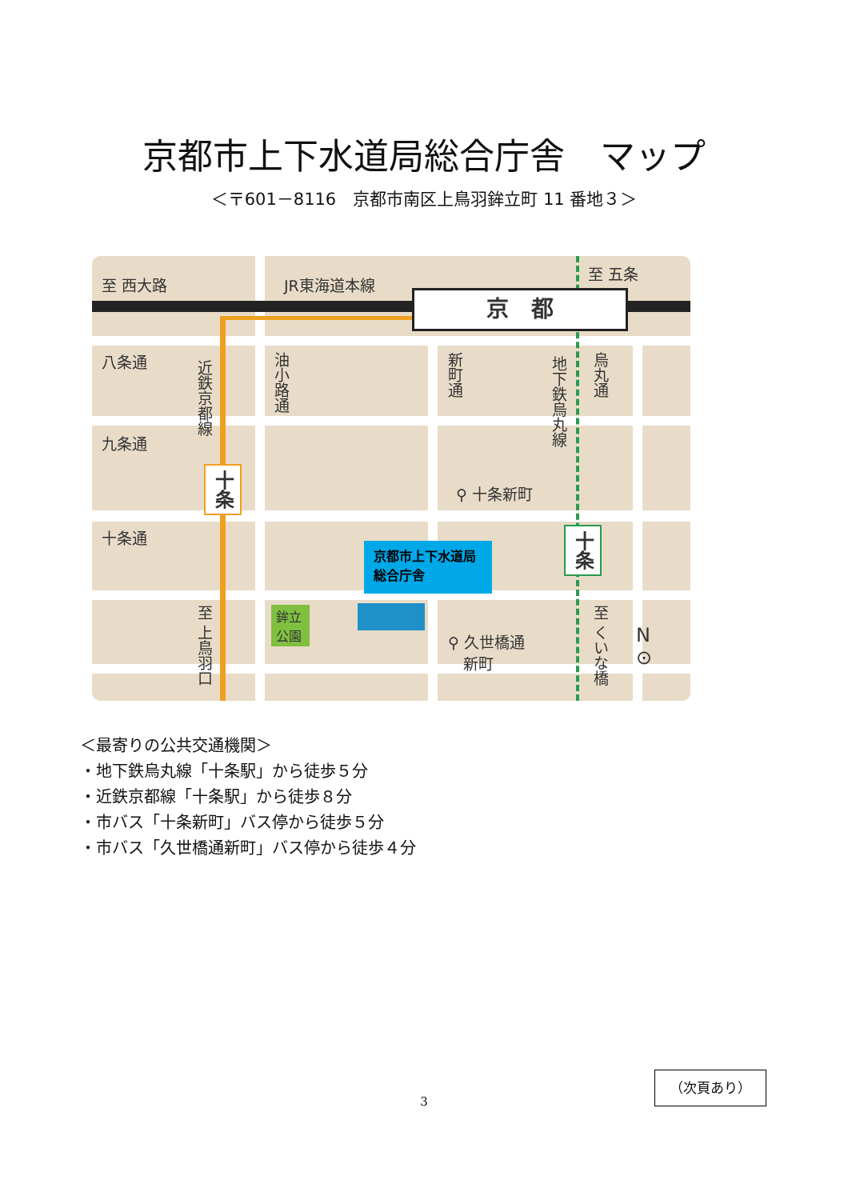京都市上下水道局総合庁舎　マップ
＜〒601－8116　京都市南区上鳥羽鉾立町 11 番地３＞
至 西大路 JR東海道本線
京　都
至 五条
八条通
九条通
十条通
近鉄京都線
油小路通
新町通
地下鉄烏丸線
烏丸通
十条
十条
⚲ 十条新町
京都市上下水道局総合庁舎
鉾立公園
至 上鳥羽口
⚲ 久世橋通
　新町
至 くいな橋
N
⊙
＜最寄りの公共交通機関＞
・地下鉄烏丸線「十条駅」から徒歩５分
・近鉄京都線「十条駅」から徒歩８分
・市バス「十条新町」バス停から徒歩５分
・市バス「久世橋通新町」バス停から徒歩４分
（次頁あり）
3